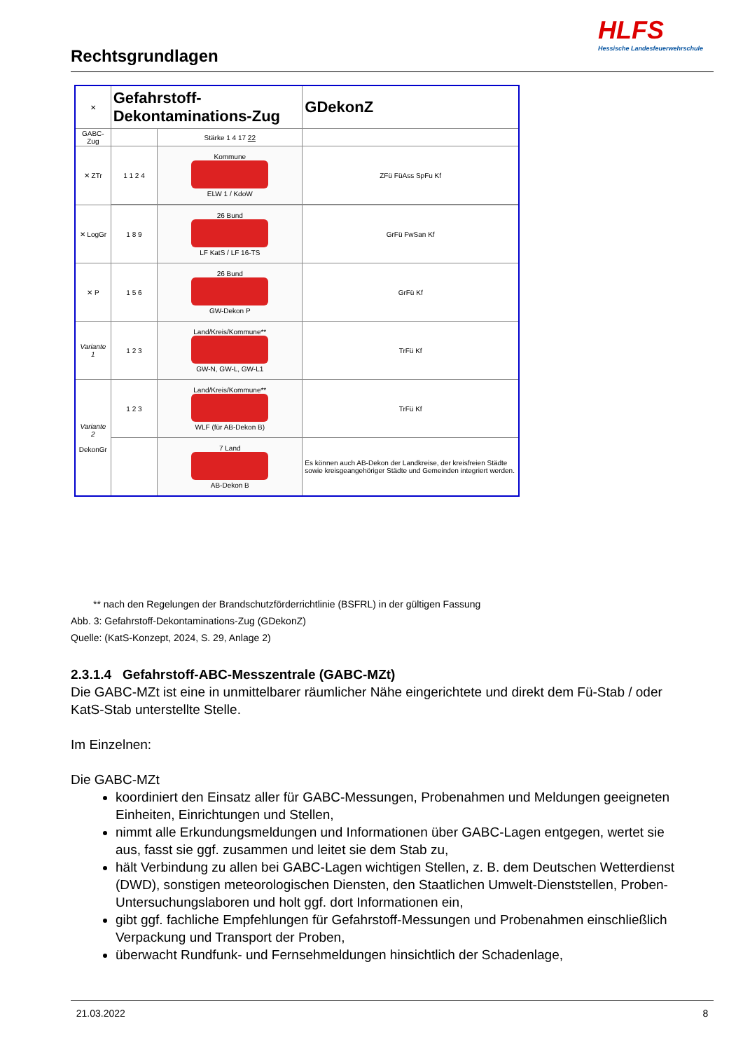Rechtsgrundlagen
HLFS
Hessische Landesfeuerwehrschule
| ✕ | Gefahrstoff-Dekontaminations-Zug | | GDekonZ |
| GABC-Zug | | Stärke 1 4 17 22 | |
| ✕ ZTr | 1 1 2 4 | Kommune ELW 1 / KdoW | ZFü FüAss SpFu Kf |
| ✕ LogGr | 1 8 9 | 26 Bund LF KatS / LF 16-TS | GrFü FwSan Kf |
| ✕ P | 1 5 6 | 26 Bund GW-Dekon P | GrFü Kf |
| Variante 1 | 1 2 3 | Land/Kreis/Kommune** GW-N, GW-L, GW-L1 | TrFü Kf |
| Variante 2 DekonGr | 1 2 3 | Land/Kreis/Kommune** WLF (für AB-Dekon B) | TrFü Kf |
| | | 7 Land AB-Dekon B | Es können auch AB-Dekon der Landkreise, der kreisfreien Städte sowie kreisgeangehöriger Städte und Gemeinden integriert werden. |
** nach den Regelungen der Brandschutzförderrichtlinie (BSFRL) in der gültigen Fassung
Abb. 3: Gefahrstoff-Dekontaminations-Zug (GDekonZ)
Quelle: (KatS-Konzept, 2024, S. 29, Anlage 2)
2.3.1.4 Gefahrstoff-ABC-Messzentrale (GABC-MZt)
Die GABC-MZt ist eine in unmittelbarer räumlicher Nähe eingerichtete und direkt dem Fü-Stab / oder KatS-Stab unterstellte Stelle.
Im Einzelnen:
Die GABC-MZt
koordiniert den Einsatz aller für GABC-Messungen, Probenahmen und Meldungen geeigneten Einheiten, Einrichtungen und Stellen,
nimmt alle Erkundungsmeldungen und Informationen über GABC-Lagen entgegen, wertet sie aus, fasst sie ggf. zusammen und leitet sie dem Stab zu,
hält Verbindung zu allen bei GABC-Lagen wichtigen Stellen, z. B. dem Deutschen Wetterdienst (DWD), sonstigen meteorologischen Diensten, den Staatlichen Umwelt-Dienststellen, Proben-Untersuchungslaboren und holt ggf. dort Informationen ein,
gibt ggf. fachliche Empfehlungen für Gefahrstoff-Messungen und Probenahmen einschließlich Verpackung und Transport der Proben,
überwacht Rundfunk- und Fernsehmeldungen hinsichtlich der Schadenlage,
21.03.2022 8